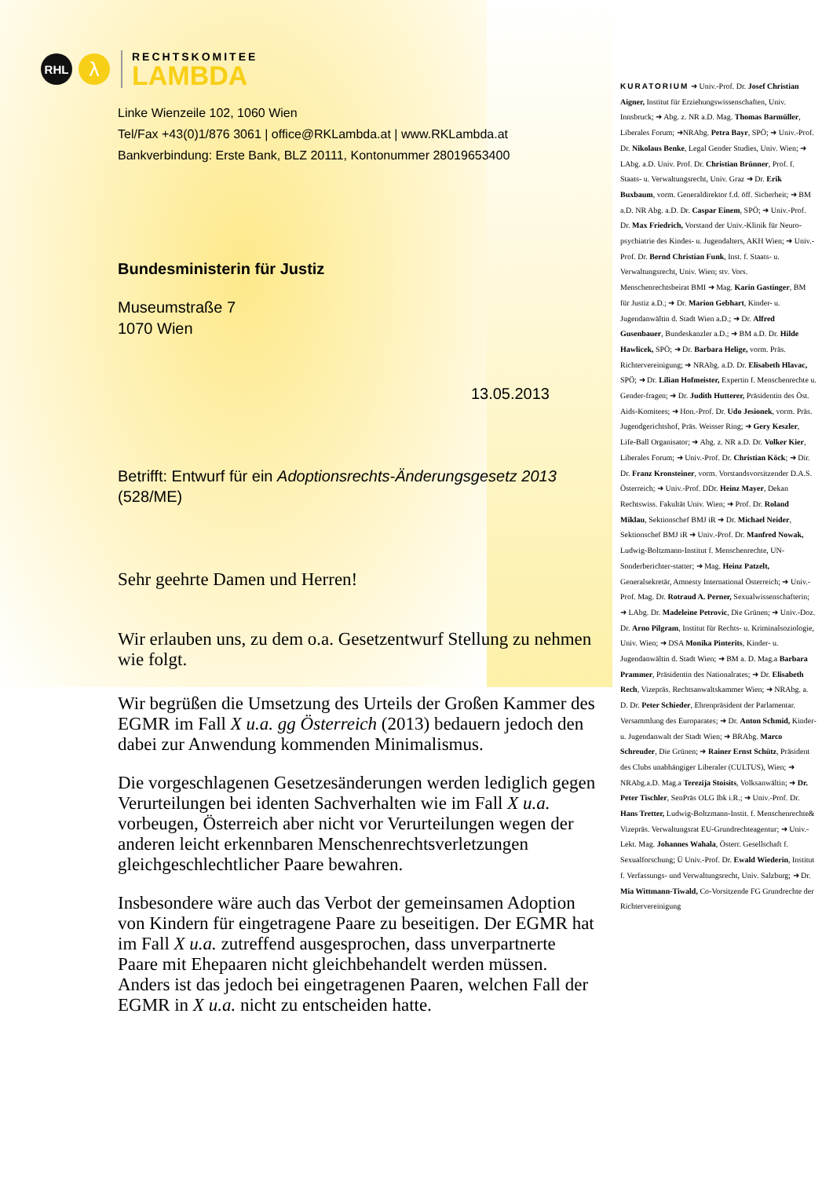RHL
λ
RECHTSKOMITEE
LAMBDA
Linke Wienzeile 102, 1060 Wien
Tel/Fax +43(0)1/876 3061 | office@RKLambda.at | www.RKLambda.at
Bankverbindung: Erste Bank, BLZ 20111, Kontonummer 28019653400
Bundesministerin für Justiz
Museumstraße 7
1070 Wien
13.05.2013
Betrifft: Entwurf für ein Adoptionsrechts-Änderungsgesetz 2013 (528/ME)
Sehr geehrte Damen und Herren!
Wir erlauben uns, zu dem o.a. Gesetzentwurf Stellung zu nehmen wie folgt.
Wir begrüßen die Umsetzung des Urteils der Großen Kammer des EGMR im Fall X u.a. gg Österreich (2013) bedauern jedoch den dabei zur Anwendung kommenden Minimalismus.
Die vorgeschlagenen Gesetzesänderungen werden lediglich gegen Verurteilungen bei identen Sachverhalten wie im Fall X u.a. vorbeugen, Österreich aber nicht vor Verurteilungen wegen der anderen leicht erkennbaren Menschenrechtsverletzungen gleichgeschlechtlicher Paare bewahren.
Insbesondere wäre auch das Verbot der gemeinsamen Adoption von Kindern für eingetragene Paare zu beseitigen. Der EGMR hat im Fall X u.a. zutreffend ausgesprochen, dass unverpartnerte Paare mit Ehepaaren nicht gleichbehandelt werden müssen. Anders ist das jedoch bei eingetragenen Paaren, welchen Fall der EGMR in X u.a. nicht zu entscheiden hatte.
KURATORIUM ➜ Univ.-Prof. Dr. Josef Christian Aigner, Institut für Erziehungswissenschaften, Univ. Innsbruck; ➜ Abg. z. NR a.D. Mag. Thomas Barmüller, Liberales Forum; ➜NRAbg. Petra Bayr, SPÖ; ➜ Univ.-Prof. Dr. Nikolaus Benke, Legal Gender Studies, Univ. Wien; ➜ LAbg. a.D. Univ. Prof. Dr. Christian Brünner, Prof. f. Staats- u. Verwaltungsrecht, Univ. Graz ➜ Dr. Erik Buxbaum, vorm. Generaldirektor f.d. öff. Sicherheit; ➜ BM a.D. NR Abg. a.D. Dr. Caspar Einem, SPÖ; ➜ Univ.-Prof. Dr. Max Friedrich, Vorstand der Univ.-Klinik für Neuro-psychiatrie des Kindes- u. Jugendalters, AKH Wien; ➜ Univ.-Prof. Dr. Bernd Christian Funk, Inst. f. Staats- u. Verwaltungsrecht, Univ. Wien; stv. Vors. Menschenrechtsbeirat BMI ➜ Mag. Karin Gastinger, BM für Justiz a.D.; ➜ Dr. Marion Gebhart, Kinder- u. Jugendanwältin d. Stadt Wien a.D.; ➜ Dr. Alfred Gusenbauer, Bundeskanzler a.D.; ➜ BM a.D. Dr. Hilde Hawlicek, SPÖ; ➜ Dr. Barbara Helige, vorm. Präs. Richtervereinigung; ➜ NRAbg. a.D. Dr. Elisabeth Hlavac, SPÖ; ➜ Dr. Lilian Hofmeister, Expertin f. Menschenrechte u. Gender-fragen; ➜ Dr. Judith Hutterer, Präsidentin des Öst. Aids-Komitees; ➜ Hon.-Prof. Dr. Udo Jesionek, vorm. Präs. Jugendgerichtshof, Präs. Weisser Ring; ➜ Gery Keszler, Life-Ball Organisator; ➜ Abg. z. NR a.D. Dr. Volker Kier, Liberales Forum; ➜ Univ.-Prof. Dr. Christian Köck; ➜ Dir. Dr. Franz Kronsteiner, vorm. Vorstandsvorsitzender D.A.S. Österreich; ➜ Univ.-Prof. DDr. Heinz Mayer, Dekan Rechtswiss. Fakultät Univ. Wien; ➜ Prof. Dr. Roland Miklau, Sektionschef BMJ iR ➜ Dr. Michael Neider, Sektionschef BMJ iR ➜ Univ.-Prof. Dr. Manfred Nowak, Ludwig-Boltzmann-Institut f. Menschenrechte, UN-Sonderberichter-statter; ➜ Mag. Heinz Patzelt, Generalsekretär, Amnesty International Österreich; ➜ Univ.-Prof. Mag. Dr. Rotraud A. Perner, Sexualwissenschafterin; ➜ LAbg. Dr. Madeleine Petrovic, Die Grünen; ➜ Univ.-Doz. Dr. Arno Pilgram, Institut für Rechts- u. Kriminalsoziologie, Univ. Wien; ➜ DSA Monika Pinterits, Kinder- u. Jugendanwältin d. Stadt Wien; ➜ BM a. D. Mag.a Barbara Prammer, Präsidentin des Nationalrates; ➜ Dr. Elisabeth Rech, Vizepräs. Rechtsanwaltskammer Wien; ➜ NRAbg. a. D. Dr. Peter Schieder, Ehrenpräsident der Parlamentar. Versammlung des Europarates; ➜ Dr. Anton Schmid, Kinder- u. Jugendanwalt der Stadt Wien; ➜ BRAbg. Marco Schreuder, Die Grünen; ➜ Rainer Ernst Schütz, Präsident des Clubs unabhängiger Liberaler (CULTUS), Wien; ➜ NRAbg.a.D. Mag.a Terezija Stoisits, Volksanwältin; ➜ Dr. Peter Tischler, SenPräs OLG Ibk i.R.; ➜ Univ.-Prof. Dr. Hans Tretter, Ludwig-Boltzmann-Instit. f. Menschenrechte& Vizepräs. Verwaltungsrat EU-Grundrechteagentur; ➜ Univ.-Lekt. Mag. Johannes Wahala, Österr. Gesellschaft f. Sexualforschung; Ü Univ.-Prof. Dr. Ewald Wiederin, Institut f. Verfassungs- und Verwaltungsrecht, Univ. Salzburg; ➜ Dr. Mia Wittmann-Tiwald, Co-Vorsitzende FG Grundrechte der Richtervereinigung